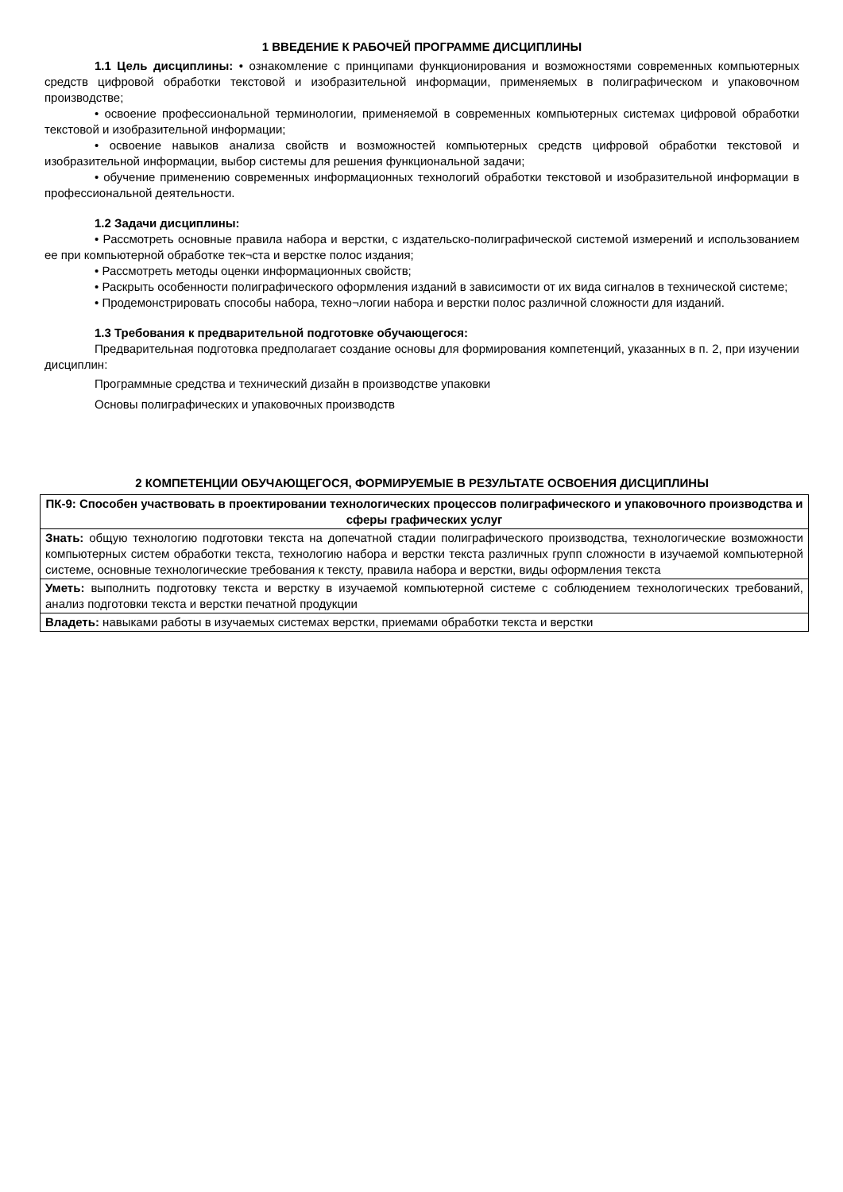1 ВВЕДЕНИЕ К РАБОЧЕЙ ПРОГРАММЕ ДИСЦИПЛИНЫ
1.1 Цель дисциплины: • ознакомление с принципами функционирования и возможностями современных компьютерных средств цифровой обработки текстовой и изобразительной информации, применяемых в полиграфическом и упаковочном производстве;
• освоение профессиональной терминологии, применяемой в современных компьютерных системах цифровой обработки текстовой и изобразительной информации;
• освоение навыков анализа свойств и возможностей компьютерных средств цифровой обработки текстовой и изобразительной информации, выбор системы для решения функциональной задачи;
• обучение применению современных информационных технологий обработки текстовой и изобразительной информации в профессиональной деятельности.
1.2 Задачи дисциплины:
• Рассмотреть основные правила набора и верстки, с издательско-полиграфической системой измерений и использованием ее при компьютерной обработке тек¬ста и верстке полос издания;
• Рассмотреть методы оценки информационных свойств;
• Раскрыть особенности полиграфического оформления изданий в зависимости от их вида сигналов в технической системе;
• Продемонстрировать способы набора, техно¬логии набора и верстки полос различной сложности для изданий.
1.3 Требования к предварительной подготовке обучающегося:
Предварительная подготовка предполагает создание основы для формирования компетенций, указанных в п. 2, при изучении дисциплин:
Программные средства и технический дизайн в производстве упаковки
Основы полиграфических и упаковочных производств
2 КОМПЕТЕНЦИИ ОБУЧАЮЩЕГОСЯ, ФОРМИРУЕМЫЕ В РЕЗУЛЬТАТЕ ОСВОЕНИЯ ДИСЦИПЛИНЫ
| ПК-9: Способен участвовать в проектировании технологических процессов полиграфического и упаковочного производства и сферы графических услуг |
| --- |
| Знать: общую технологию подготовки текста на допечатной стадии полиграфического производства, технологические возможности компьютерных систем обработки текста, технологию набора и верстки текста различных групп сложности в изучаемой компьютерной системе, основные технологические требования к тексту, правила набора и верстки, виды оформления текста |
| Уметь: выполнить подготовку текста и верстку в изучаемой компьютерной системе с соблюдением технологических требований, анализ подготовки текста и верстки печатной продукции |
| Владеть: навыками работы в изучаемых системах верстки, приемами обработки текста и верстки |